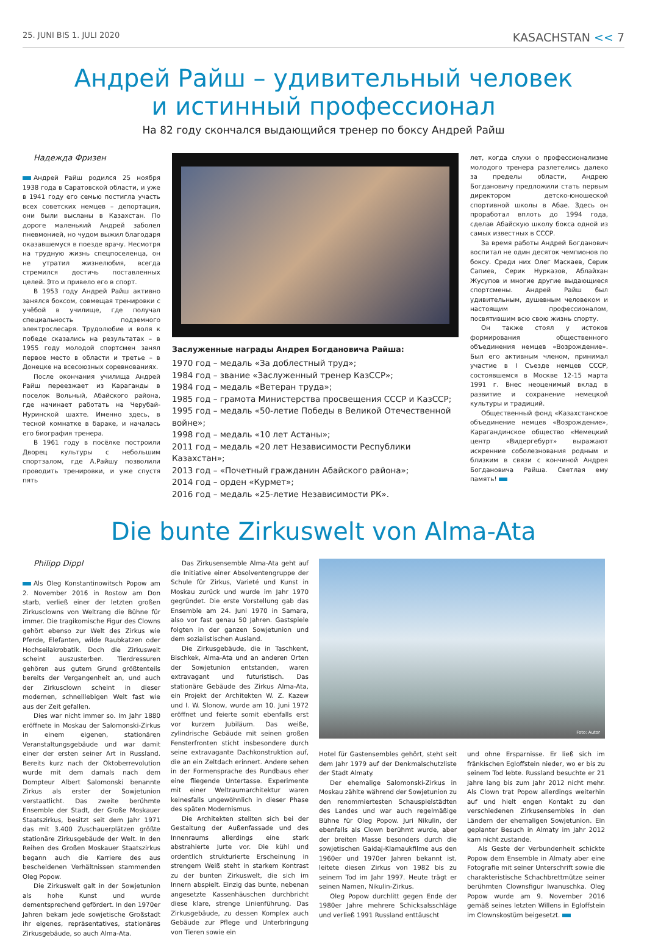25. JUNI BIS 1. JULI 2020 KASACHSTAN << 7
Андрей Райш – удивительный человек
и истинный профессионал
На 82 году скончался выдающийся тренер по боксу Андрей Райш
Надежда Фризен
Андрей Райш родился 25 ноября 1938 года в Саратовской области, и уже в 1941 году его семью постигла участь всех советских немцев – депортация, они были высланы в Казахстан. По дороге маленький Андрей заболел пневмонией, но чудом выжил благодаря оказавшемуся в поезде врачу. Несмотря на трудную жизнь спецпоселенца, он не утратил жизнелюбия, всегда стремился достичь поставленных целей. Это и привело его в спорт.
В 1953 году Андрей Райш активно занялся боксом, совмещая тренировки с учёбой в училище, где получал специальность подземного электрослесаря. Трудолюбие и воля к победе сказались на результатах – в 1955 году молодой спортсмен занял первое место в области и третье – в Донецке на всесоюзных соревнованиях.
После окончания училища Андрей Райш переезжает из Караганды в поселок Вольный, Абайского района, где начинает работать на Черубай-Нуринской шахте. Именно здесь, в тесной комнатке в бараке, и началась его биография тренера.
В 1961 году в посёлке построили Дворец культуры с небольшим спортзалом, где А.Райшу позволили проводить тренировки, и уже спустя пять
Заслуженные награды Андрея Богдановича Райша:
1970 год – медаль «За доблестный труд»;
1984 год – звание «Заслуженный тренер КазССР»;
1984 год – медаль «Ветеран труда»;
1985 год – грамота Министерства просвещения СССР и КазССР;
1995 год – медаль «50-летие Победы в Великой Отечественной войне»;
1998 год – медаль «10 лет Астаны»;
2011 год – медаль «20 лет Независимости Республики Казахстан»;
2013 год – «Почетный гражданин Абайского района»;
2014 год – орден «Курмет»;
2016 год – медаль «25-летие Независимости РК».
лет, когда слухи о профессионализме молодого тренера разлетелись далеко за пределы области, Андрею Богдановичу предложили стать первым директором детско-юношеской спортивной школы в Абае. Здесь он проработал вплоть до 1994 года, сделав Абайскую школу бокса одной из самых известных в СССР.
За время работы Андрей Богданович воспитал не один десяток чемпионов по боксу. Среди них Олег Маскаев, Серик Сапиев, Серик Нурказов, Аблайхан Жусупов и многие другие выдающиеся спортсмены. Андрей Райш был удивительным, душевным человеком и настоящим профессионалом, посвятившим всю свою жизнь спорту.
Он также стоял у истоков формирования общественного объединения немцев «Возрождение». Был его активным членом, принимал участие в I Съезде немцев СССР, состоявшемся в Москве 12-15 марта 1991 г. Внес неоценимый вклад в развитие и сохранение немецкой культуры и традиций.
Общественный фонд «Казахстанское объединение немцев «Возрождение», Карагандинское общество «Немецкий центр «Видергебурт» выражают искренние соболезнования родным и близким в связи с кончиной Андрея Богдановича Райша. Светлая ему память!
Die bunte Zirkuswelt von Alma-Ata
Philipp Dippl
Als Oleg Konstantinowitsch Popow am 2. November 2016 in Rostow am Don starb, verließ einer der letzten großen Zirkusclowns von Weltrang die Bühne für immer. Die tragikomische Figur des Clowns gehört ebenso zur Welt des Zirkus wie Pferde, Elefanten, wilde Raubkatzen oder Hochseilakrobatik. Doch die Zirkuswelt scheint auszusterben. Tierdressuren gehören aus gutem Grund größtenteils bereits der Vergangenheit an, und auch der Zirkusclown scheint in dieser modernen, schnelllebigen Welt fast wie aus der Zeit gefallen.
Dies war nicht immer so. Im Jahr 1880 eröffnete in Moskau der Salomonski-Zirkus in einem eigenen, stationären Veranstaltungsgebäude und war damit einer der ersten seiner Art in Russland. Bereits kurz nach der Oktoberrevolution wurde mit dem damals nach dem Dompteur Albert Salomonski benannte Zirkus als erster der Sowjetunion verstaatlicht. Das zweite berühmte Ensemble der Stadt, der Große Moskauer Staatszirkus, besitzt seit dem Jahr 1971 das mit 3.400 Zuschauerplätzen größte stationäre Zirkusgebäude der Welt. In den Reihen des Großen Moskauer Staatszirkus begann auch die Karriere des aus bescheidenen Verhältnissen stammenden Oleg Popow.
Die Zirkuswelt galt in der Sowjetunion als hohe Kunst und wurde dementsprechend gefördert. In den 1970er Jahren bekam jede sowjetische Großstadt ihr eigenes, repräsentatives, stationäres Zirkusgebäude, so auch Alma-Ata.
Das Zirkusensemble Alma-Ata geht auf die Initiative einer Absolventengruppe der Schule für Zirkus, Varieté und Kunst in Moskau zurück und wurde im Jahr 1970 gegründet. Die erste Vorstellung gab das Ensemble am 24. Juni 1970 in Samara, also vor fast genau 50 Jahren. Gastspiele folgten in der ganzen Sowjetunion und dem sozialistischen Ausland.
Die Zirkusgebäude, die in Taschkent, Bischkek, Alma-Ata und an anderen Orten der Sowjetunion entstanden, waren extravagant und futuristisch. Das stationäre Gebäude des Zirkus Alma-Ata, ein Projekt der Architekten W. Z. Kazew und I. W. Slonow, wurde am 10. Juni 1972 eröffnet und feierte somit ebenfalls erst vor kurzem Jubiläum. Das weiße, zylindrische Gebäude mit seinen großen Fensterfronten sticht insbesondere durch seine extravagante Dachkonstruktion auf, die an ein Zeltdach erinnert. Andere sehen in der Formensprache des Rundbaus eher eine fliegende Untertasse. Experimente mit einer Weltraumarchitektur waren keinesfalls ungewöhnlich in dieser Phase des späten Modernismus.
Die Architekten stellten sich bei der Gestaltung der Außenfassade und des Innenraums allerdings eine stark abstrahierte Jurte vor. Die kühl und ordentlich strukturierte Erscheinung in strengem Weiß steht in starkem Kontrast zu der bunten Zirkuswelt, die sich im Innern abspielt. Einzig das bunte, nebenan angesetzte Kassenhäuschen durchbricht diese klare, strenge Linienführung. Das Zirkusgebäude, zu dessen Komplex auch Gebäude zur Pflege und Unterbringung von Tieren sowie ein
Foto: Autor
Hotel für Gastensembles gehört, steht seit dem Jahr 1979 auf der Denkmalschutzliste der Stadt Almaty.
Der ehemalige Salomonski-Zirkus in Moskau zählte während der Sowjetunion zu den renommiertesten Schauspielstädten des Landes und war auch regelmäßige Bühne für Oleg Popow. Juri Nikulin, der ebenfalls als Clown berühmt wurde, aber der breiten Masse besonders durch die sowjetischen Gaidaj-Klamaukfilme aus den 1960er und 1970er Jahren bekannt ist, leitete diesen Zirkus von 1982 bis zu seinem Tod im Jahr 1997. Heute trägt er seinen Namen, Nikulin-Zirkus.
Oleg Popow durchlitt gegen Ende der 1980er Jahre mehrere Schicksalsschläge und verließ 1991 Russland enttäuscht
und ohne Ersparnisse. Er ließ sich im fränkischen Egloffstein nieder, wo er bis zu seinem Tod lebte. Russland besuchte er 21 Jahre lang bis zum Jahr 2012 nicht mehr. Als Clown trat Popow allerdings weiterhin auf und hielt engen Kontakt zu den verschiedenen Zirkusensembles in den Ländern der ehemaligen Sowjetunion. Ein geplanter Besuch in Almaty im Jahr 2012 kam nicht zustande.
Als Geste der Verbundenheit schickte Popow dem Ensemble in Almaty aber eine Fotografie mit seiner Unterschrift sowie die charakteristische Schachbrettmütze seiner berühmten Clownsfigur Iwanuschka. Oleg Popow wurde am 9. November 2016 gemäß seines letzten Willens in Egloffstein im Clownskostüm beigesetzt.